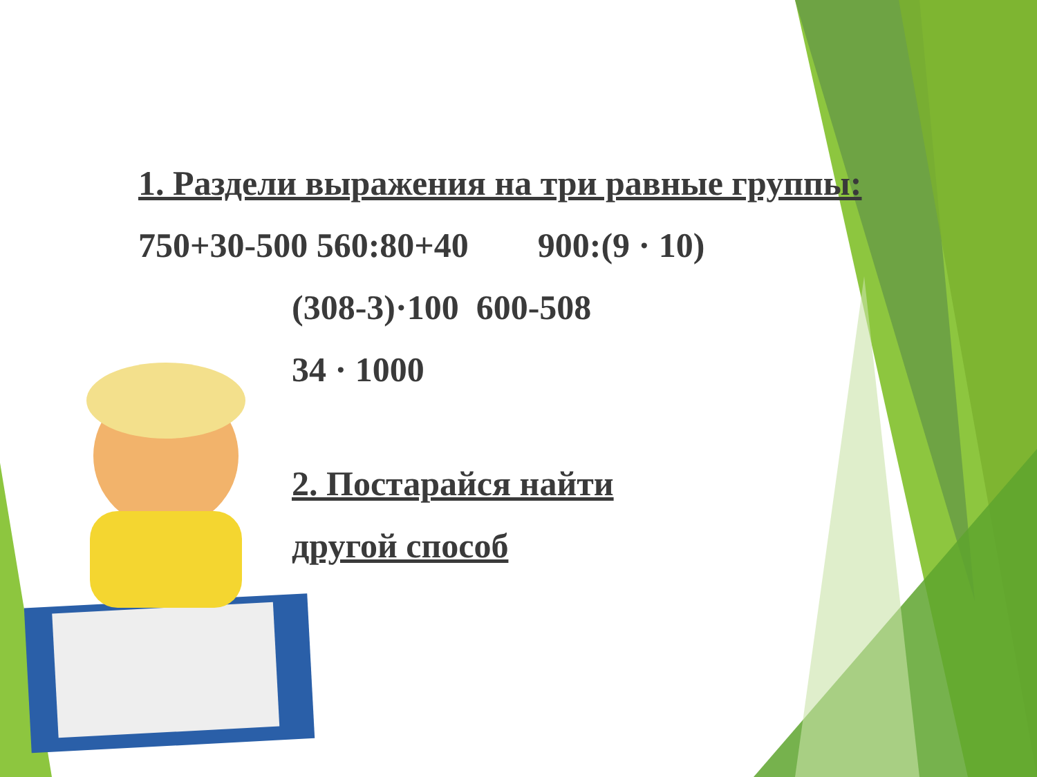1. Раздели выражения на три равные группы:
750+30-500 560:80+40 900:(9 · 10)
(308-3)·100 600-508
34 · 1000
2. Постарайся найти
другой способ